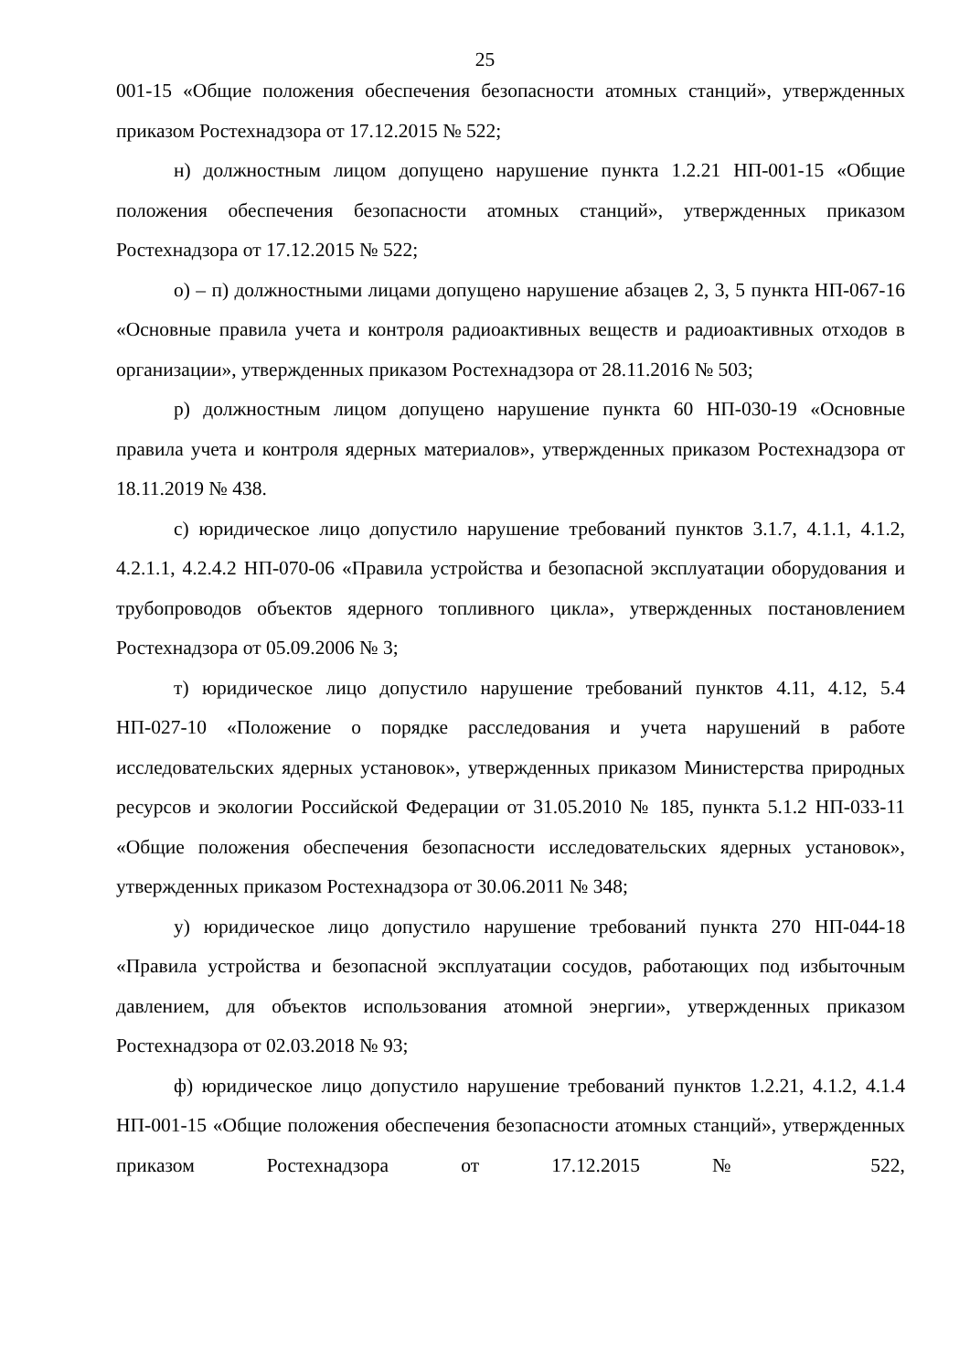25
001-15 «Общие положения обеспечения безопасности атомных станций», утвержденных приказом Ростехнадзора от 17.12.2015 № 522;
н) должностным лицом допущено нарушение пункта 1.2.21 НП-001-15 «Общие положения обеспечения безопасности атомных станций», утвержденных приказом Ростехнадзора от 17.12.2015 № 522;
о) – п) должностными лицами допущено нарушение абзацев 2, 3, 5 пункта НП-067-16 «Основные правила учета и контроля радиоактивных веществ и радиоактивных отходов в организации», утвержденных приказом Ростехнадзора от 28.11.2016 № 503;
р) должностным лицом допущено нарушение пункта 60 НП-030-19 «Основные правила учета и контроля ядерных материалов», утвержденных приказом Ростехнадзора от 18.11.2019 № 438.
с) юридическое лицо допустило нарушение требований пунктов 3.1.7, 4.1.1, 4.1.2, 4.2.1.1, 4.2.4.2 НП-070-06 «Правила устройства и безопасной эксплуатации оборудования и трубопроводов объектов ядерного топливного цикла», утвержденных постановлением Ростехнадзора от 05.09.2006 № 3;
т) юридическое лицо допустило нарушение требований пунктов 4.11, 4.12, 5.4 НП-027-10 «Положение о порядке расследования и учета нарушений в работе исследовательских ядерных установок», утвержденных приказом Министерства природных ресурсов и экологии Российской Федерации от 31.05.2010 № 185, пункта 5.1.2 НП-033-11 «Общие положения обеспечения безопасности исследовательских ядерных установок», утвержденных приказом Ростехнадзора от 30.06.2011 № 348;
у) юридическое лицо допустило нарушение требований пункта 270 НП-044-18 «Правила устройства и безопасной эксплуатации сосудов, работающих под избыточным давлением, для объектов использования атомной энергии», утвержденных приказом Ростехнадзора от 02.03.2018 № 93;
ф) юридическое лицо допустило нарушение требований пунктов 1.2.21, 4.1.2, 4.1.4 НП-001-15 «Общие положения обеспечения безопасности атомных станций», утвержденных приказом Ростехнадзора от 17.12.2015 № 522,